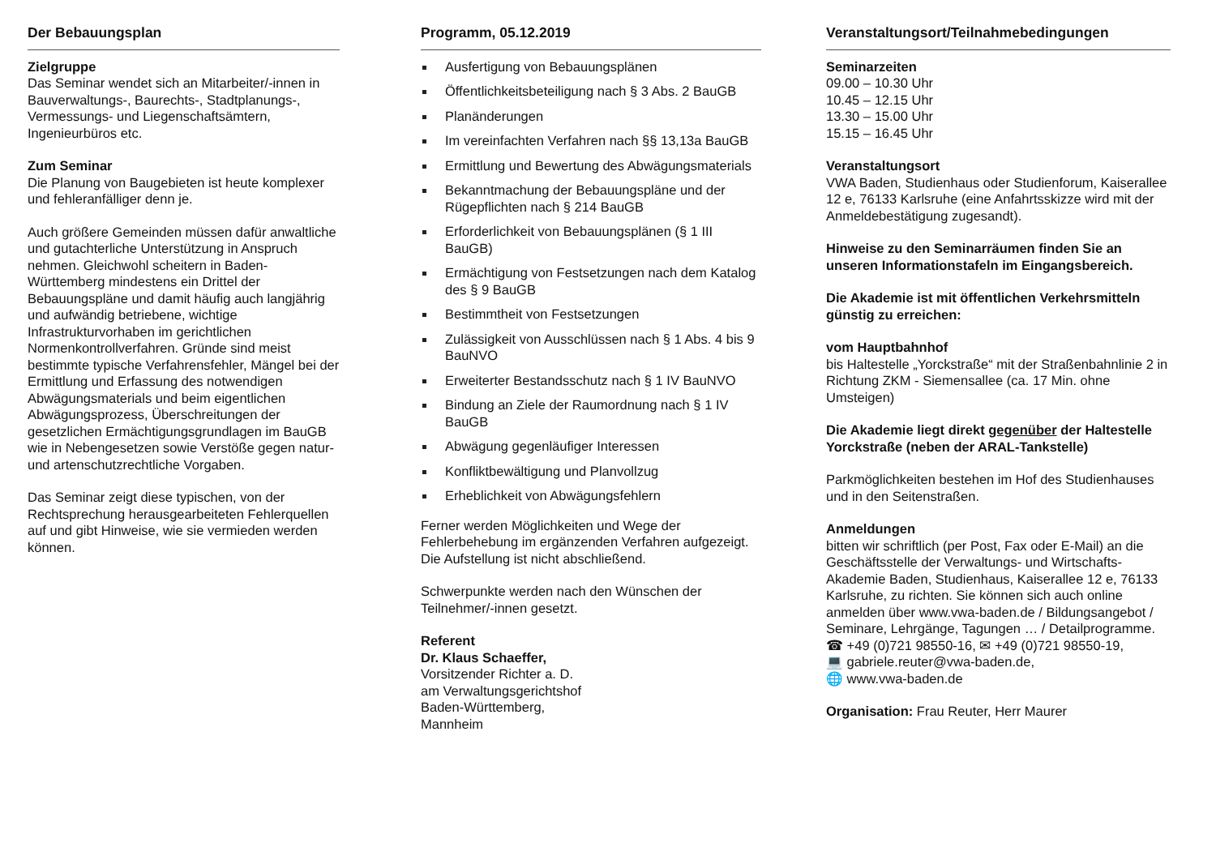Der Bebauungsplan
Zielgruppe
Das Seminar wendet sich an Mitarbeiter/-innen in Bauverwaltungs-, Baurechts-, Stadtplanungs-, Vermessungs- und Liegenschaftsämtern, Ingenieurbüros etc.
Zum Seminar
Die Planung von Baugebieten ist heute komplexer und fehleranfälliger denn je.
Auch größere Gemeinden müssen dafür anwaltliche und gutachterliche Unterstützung in Anspruch nehmen. Gleichwohl scheitern in Baden-Württemberg mindestens ein Drittel der Bebauungspläne und damit häufig auch langjährig und aufwändig betriebene, wichtige Infrastrukturvorhaben im gerichtlichen Normenkontrollverfahren. Gründe sind meist bestimmte typische Verfahrensfehler, Mängel bei der Ermittlung und Erfassung des notwendigen Abwägungsmaterials und beim eigentlichen Abwägungsprozess, Überschreitungen der gesetzlichen Ermächtigungsgrundlagen im BauGB wie in Nebengesetzen sowie Verstöße gegen natur- und artenschutzrechtliche Vorgaben.
Das Seminar zeigt diese typischen, von der Rechtsprechung herausgearbeiteten Fehlerquellen auf und gibt Hinweise, wie sie vermieden werden können.
Programm, 05.12.2019
Ausfertigung von Bebauungsplänen
Öffentlichkeitsbeteiligung nach § 3 Abs. 2 BauGB
Planänderungen
Im vereinfachten Verfahren nach §§ 13,13a BauGB
Ermittlung und Bewertung des Abwägungsmaterials
Bekanntmachung der Bebauungspläne und der Rügepflichten nach § 214 BauGB
Erforderlichkeit von Bebauungsplänen (§ 1 III BauGB)
Ermächtigung von Festsetzungen nach dem Katalog des § 9 BauGB
Bestimmtheit von Festsetzungen
Zulässigkeit von Ausschlüssen nach § 1 Abs. 4 bis 9 BauNVO
Erweiterter Bestandsschutz nach § 1 IV BauNVO
Bindung an Ziele der Raumordnung nach § 1 IV BauGB
Abwägung gegenläufiger Interessen
Konfliktbewältigung und Planvollzug
Erheblichkeit von Abwägungsfehlern
Ferner werden Möglichkeiten und Wege der Fehlerbehebung im ergänzenden Verfahren aufgezeigt. Die Aufstellung ist nicht abschließend.
Schwerpunkte werden nach den Wünschen der Teilnehmer/-innen gesetzt.
Referent
Dr. Klaus Schaeffer,
Vorsitzender Richter a. D.
am Verwaltungsgerichtshof
Baden-Württemberg,
Mannheim
Veranstaltungsort/Teilnahmebedingungen
Seminarzeiten
09.00 – 10.30 Uhr
10.45 – 12.15 Uhr
13.30 – 15.00 Uhr
15.15 – 16.45 Uhr
Veranstaltungsort
VWA Baden, Studienhaus oder Studienforum, Kaiserallee 12 e, 76133 Karlsruhe (eine Anfahrtsskizze wird mit der Anmeldebestätigung zugesandt).
Hinweise zu den Seminarräumen finden Sie an unseren Informationstafeln im Eingangsbereich.
Die Akademie ist mit öffentlichen Verkehrsmitteln günstig zu erreichen:
vom Hauptbahnhof
bis Haltestelle „Yorckstraße“ mit der Straßenbahnlinie 2 in Richtung ZKM - Siemensallee (ca. 17 Min. ohne Umsteigen)
Die Akademie liegt direkt gegenüber der Haltestelle Yorckstraße (neben der ARAL-Tankstelle)
Parkmöglichkeiten bestehen im Hof des Studienhauses und in den Seitenstraßen.
Anmeldungen
bitten wir schriftlich (per Post, Fax oder E-Mail) an die Geschäftsstelle der Verwaltungs- und Wirtschafts-Akademie Baden, Studienhaus, Kaiserallee 12 e, 76133 Karlsruhe, zu richten. Sie können sich auch online anmelden über www.vwa-baden.de / Bildungsangebot / Seminare, Lehrgänge, Tagungen … / Detailprogramme.
☎ +49 (0)721 98550-16, ✉ +49 (0)721 98550-19,
💻 gabriele.reuter@vwa-baden.de,
🌐 www.vwa-baden.de
Organisation: Frau Reuter, Herr Maurer